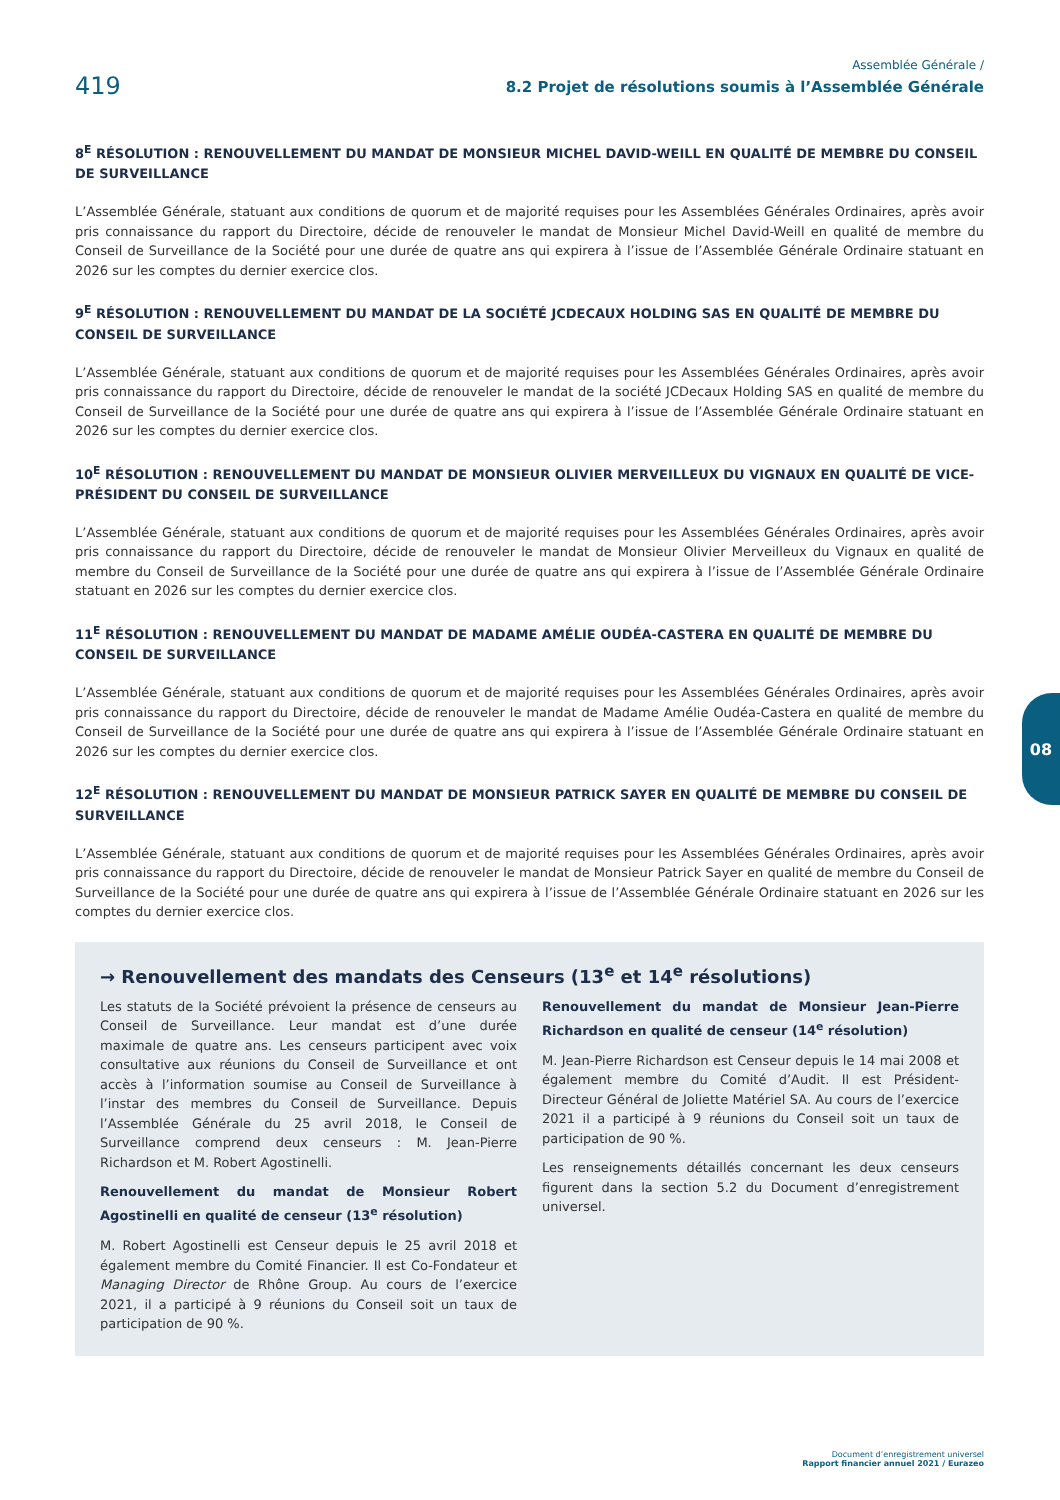419
Assemblée Générale /
8.2 Projet de résolutions soumis à l’Assemblée Générale
8<sup>E</sup> RÉSOLUTION : RENOUVELLEMENT DU MANDAT DE MONSIEUR MICHEL DAVID-WEILL EN QUALITÉ DE MEMBRE DU CONSEIL DE SURVEILLANCE
L’Assemblée Générale, statuant aux conditions de quorum et de majorité requises pour les Assemblées Générales Ordinaires, après avoir pris connaissance du rapport du Directoire, décide de renouveler le mandat de Monsieur Michel David-Weill en qualité de membre du Conseil de Surveillance de la Société pour une durée de quatre ans qui expirera à l’issue de l’Assemblée Générale Ordinaire statuant en 2026 sur les comptes du dernier exercice clos.
9<sup>E</sup> RÉSOLUTION : RENOUVELLEMENT DU MANDAT DE LA SOCIÉTÉ JCDECAUX HOLDING SAS EN QUALITÉ DE MEMBRE DU CONSEIL DE SURVEILLANCE
L’Assemblée Générale, statuant aux conditions de quorum et de majorité requises pour les Assemblées Générales Ordinaires, après avoir pris connaissance du rapport du Directoire, décide de renouveler le mandat de la société JCDecaux Holding SAS en qualité de membre du Conseil de Surveillance de la Société pour une durée de quatre ans qui expirera à l’issue de l’Assemblée Générale Ordinaire statuant en 2026 sur les comptes du dernier exercice clos.
10<sup>E</sup> RÉSOLUTION : RENOUVELLEMENT DU MANDAT DE MONSIEUR OLIVIER MERVEILLEUX DU VIGNAUX EN QUALITÉ DE VICE-PRÉSIDENT DU CONSEIL DE SURVEILLANCE
L’Assemblée Générale, statuant aux conditions de quorum et de majorité requises pour les Assemblées Générales Ordinaires, après avoir pris connaissance du rapport du Directoire, décide de renouveler le mandat de Monsieur Olivier Merveilleux du Vignaux en qualité de membre du Conseil de Surveillance de la Société pour une durée de quatre ans qui expirera à l’issue de l’Assemblée Générale Ordinaire statuant en 2026 sur les comptes du dernier exercice clos.
11<sup>E</sup> RÉSOLUTION : RENOUVELLEMENT DU MANDAT DE MADAME AMÉLIE OUDÉA-CASTERA EN QUALITÉ DE MEMBRE DU CONSEIL DE SURVEILLANCE
L’Assemblée Générale, statuant aux conditions de quorum et de majorité requises pour les Assemblées Générales Ordinaires, après avoir pris connaissance du rapport du Directoire, décide de renouveler le mandat de Madame Amélie Oudéa-Castera en qualité de membre du Conseil de Surveillance de la Société pour une durée de quatre ans qui expirera à l’issue de l’Assemblée Générale Ordinaire statuant en 2026 sur les comptes du dernier exercice clos.
12<sup>E</sup> RÉSOLUTION : RENOUVELLEMENT DU MANDAT DE MONSIEUR PATRICK SAYER EN QUALITÉ DE MEMBRE DU CONSEIL DE SURVEILLANCE
L’Assemblée Générale, statuant aux conditions de quorum et de majorité requises pour les Assemblées Générales Ordinaires, après avoir pris connaissance du rapport du Directoire, décide de renouveler le mandat de Monsieur Patrick Sayer en qualité de membre du Conseil de Surveillance de la Société pour une durée de quatre ans qui expirera à l’issue de l’Assemblée Générale Ordinaire statuant en 2026 sur les comptes du dernier exercice clos.
→ Renouvellement des mandats des Censeurs (13<sup>e</sup> et 14<sup>e</sup> résolutions)
Les statuts de la Société prévoient la présence de censeurs au Conseil de Surveillance. Leur mandat est d’une durée maximale de quatre ans. Les censeurs participent avec voix consultative aux réunions du Conseil de Surveillance et ont accès à l’information soumise au Conseil de Surveillance à l’instar des membres du Conseil de Surveillance. Depuis l’Assemblée Générale du 25 avril 2018, le Conseil de Surveillance comprend deux censeurs : M. Jean-Pierre Richardson et M. Robert Agostinelli.
Renouvellement du mandat de Monsieur Robert Agostinelli en qualité de censeur (13<sup>e</sup> résolution)
M. Robert Agostinelli est Censeur depuis le 25 avril 2018 et également membre du Comité Financier. Il est Co-Fondateur et Managing Director de Rhône Group. Au cours de l’exercice 2021, il a participé à 9 réunions du Conseil soit un taux de participation de 90 %.
Renouvellement du mandat de Monsieur Jean-Pierre Richardson en qualité de censeur (14<sup>e</sup> résolution)
M. Jean-Pierre Richardson est Censeur depuis le 14 mai 2008 et également membre du Comité d’Audit. Il est Président-Directeur Général de Joliette Matériel SA. Au cours de l’exercice 2021 il a participé à 9 réunions du Conseil soit un taux de participation de 90 %.
Les renseignements détaillés concernant les deux censeurs figurent dans la section 5.2 du Document d’enregistrement universel.
08
Document d’enregistrement universel
Rapport financier annuel 2021 / Eurazeo